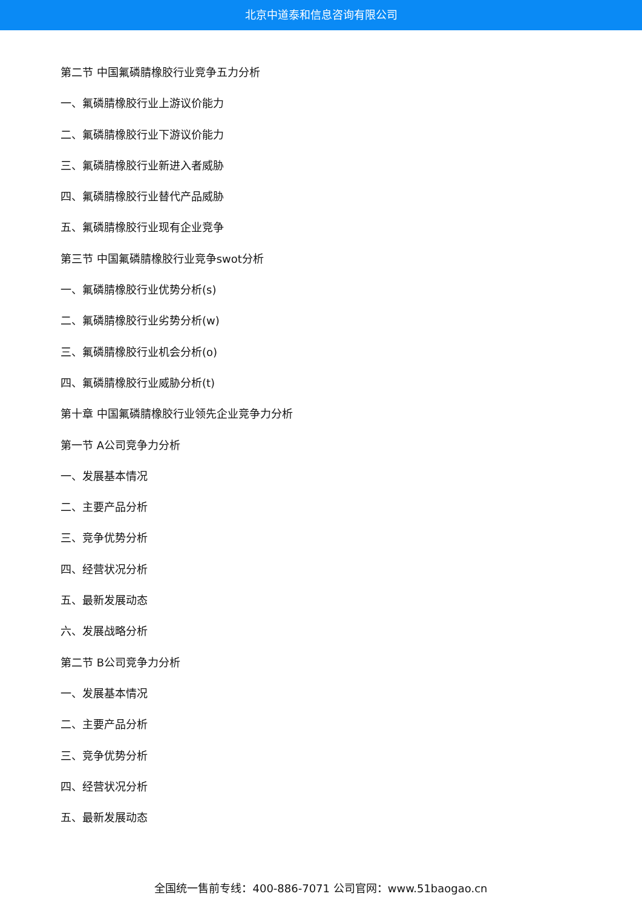北京中道泰和信息咨询有限公司
第二节 中国氟磷腈橡胶行业竞争五力分析
一、氟磷腈橡胶行业上游议价能力
二、氟磷腈橡胶行业下游议价能力
三、氟磷腈橡胶行业新进入者威胁
四、氟磷腈橡胶行业替代产品威胁
五、氟磷腈橡胶行业现有企业竞争
第三节 中国氟磷腈橡胶行业竞争swot分析
一、氟磷腈橡胶行业优势分析(s)
二、氟磷腈橡胶行业劣势分析(w)
三、氟磷腈橡胶行业机会分析(o)
四、氟磷腈橡胶行业威胁分析(t)
第十章 中国氟磷腈橡胶行业领先企业竞争力分析
第一节 A公司竞争力分析
一、发展基本情况
二、主要产品分析
三、竞争优势分析
四、经营状况分析
五、最新发展动态
六、发展战略分析
第二节 B公司竞争力分析
一、发展基本情况
二、主要产品分析
三、竞争优势分析
四、经营状况分析
五、最新发展动态
全国统一售前专线：400-886-7071 公司官网：www.51baogao.cn